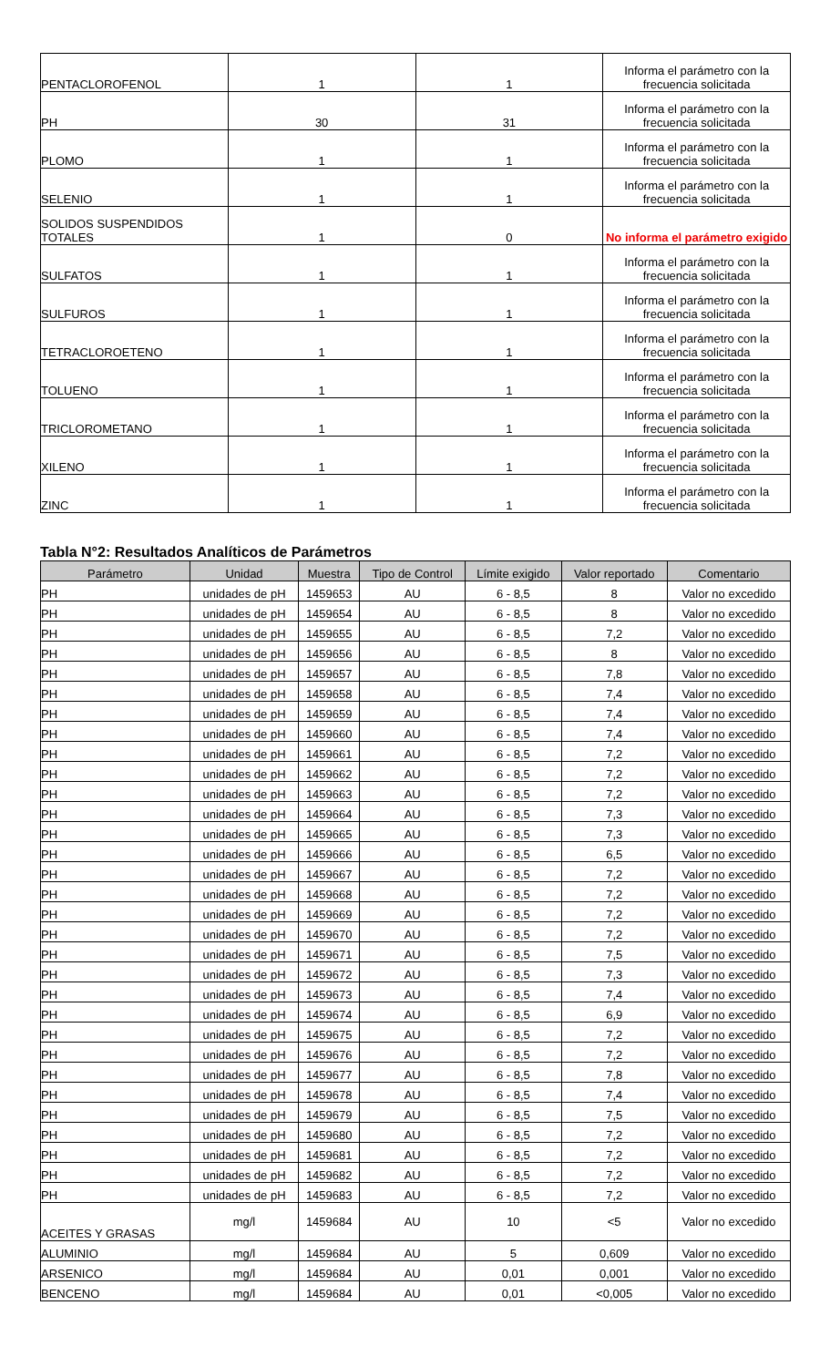| PENTACLOROFENOL | 1 | 1 | Informa el parámetro con la frecuencia solicitada |
| PH | 30 | 31 | Informa el parámetro con la frecuencia solicitada |
| PLOMO | 1 | 1 | Informa el parámetro con la frecuencia solicitada |
| SELENIO | 1 | 1 | Informa el parámetro con la frecuencia solicitada |
| SOLIDOS SUSPENDIDOS TOTALES | 1 | 0 | No informa el parámetro exigido |
| SULFATOS | 1 | 1 | Informa el parámetro con la frecuencia solicitada |
| SULFUROS | 1 | 1 | Informa el parámetro con la frecuencia solicitada |
| TETRACLOROETENO | 1 | 1 | Informa el parámetro con la frecuencia solicitada |
| TOLUENO | 1 | 1 | Informa el parámetro con la frecuencia solicitada |
| TRICLOROMETANO | 1 | 1 | Informa el parámetro con la frecuencia solicitada |
| XILENO | 1 | 1 | Informa el parámetro con la frecuencia solicitada |
| ZINC | 1 | 1 | Informa el parámetro con la frecuencia solicitada |
Tabla N°2: Resultados Analíticos de Parámetros
| Parámetro | Unidad | Muestra | Tipo de Control | Límite exigido | Valor reportado | Comentario |
| --- | --- | --- | --- | --- | --- | --- |
| PH | unidades de pH | 1459653 | AU | 6 - 8,5 | 8 | Valor no excedido |
| PH | unidades de pH | 1459654 | AU | 6 - 8,5 | 8 | Valor no excedido |
| PH | unidades de pH | 1459655 | AU | 6 - 8,5 | 7,2 | Valor no excedido |
| PH | unidades de pH | 1459656 | AU | 6 - 8,5 | 8 | Valor no excedido |
| PH | unidades de pH | 1459657 | AU | 6 - 8,5 | 7,8 | Valor no excedido |
| PH | unidades de pH | 1459658 | AU | 6 - 8,5 | 7,4 | Valor no excedido |
| PH | unidades de pH | 1459659 | AU | 6 - 8,5 | 7,4 | Valor no excedido |
| PH | unidades de pH | 1459660 | AU | 6 - 8,5 | 7,4 | Valor no excedido |
| PH | unidades de pH | 1459661 | AU | 6 - 8,5 | 7,2 | Valor no excedido |
| PH | unidades de pH | 1459662 | AU | 6 - 8,5 | 7,2 | Valor no excedido |
| PH | unidades de pH | 1459663 | AU | 6 - 8,5 | 7,2 | Valor no excedido |
| PH | unidades de pH | 1459664 | AU | 6 - 8,5 | 7,3 | Valor no excedido |
| PH | unidades de pH | 1459665 | AU | 6 - 8,5 | 7,3 | Valor no excedido |
| PH | unidades de pH | 1459666 | AU | 6 - 8,5 | 6,5 | Valor no excedido |
| PH | unidades de pH | 1459667 | AU | 6 - 8,5 | 7,2 | Valor no excedido |
| PH | unidades de pH | 1459668 | AU | 6 - 8,5 | 7,2 | Valor no excedido |
| PH | unidades de pH | 1459669 | AU | 6 - 8,5 | 7,2 | Valor no excedido |
| PH | unidades de pH | 1459670 | AU | 6 - 8,5 | 7,2 | Valor no excedido |
| PH | unidades de pH | 1459671 | AU | 6 - 8,5 | 7,5 | Valor no excedido |
| PH | unidades de pH | 1459672 | AU | 6 - 8,5 | 7,3 | Valor no excedido |
| PH | unidades de pH | 1459673 | AU | 6 - 8,5 | 7,4 | Valor no excedido |
| PH | unidades de pH | 1459674 | AU | 6 - 8,5 | 6,9 | Valor no excedido |
| PH | unidades de pH | 1459675 | AU | 6 - 8,5 | 7,2 | Valor no excedido |
| PH | unidades de pH | 1459676 | AU | 6 - 8,5 | 7,2 | Valor no excedido |
| PH | unidades de pH | 1459677 | AU | 6 - 8,5 | 7,8 | Valor no excedido |
| PH | unidades de pH | 1459678 | AU | 6 - 8,5 | 7,4 | Valor no excedido |
| PH | unidades de pH | 1459679 | AU | 6 - 8,5 | 7,5 | Valor no excedido |
| PH | unidades de pH | 1459680 | AU | 6 - 8,5 | 7,2 | Valor no excedido |
| PH | unidades de pH | 1459681 | AU | 6 - 8,5 | 7,2 | Valor no excedido |
| PH | unidades de pH | 1459682 | AU | 6 - 8,5 | 7,2 | Valor no excedido |
| PH | unidades de pH | 1459683 | AU | 6 - 8,5 | 7,2 | Valor no excedido |
| ACEITES Y GRASAS | mg/l | 1459684 | AU | 10 | <5 | Valor no excedido |
| ALUMINIO | mg/l | 1459684 | AU | 5 | 0,609 | Valor no excedido |
| ARSENICO | mg/l | 1459684 | AU | 0,01 | 0,001 | Valor no excedido |
| BENCENO | mg/l | 1459684 | AU | 0,01 | <0,005 | Valor no excedido |